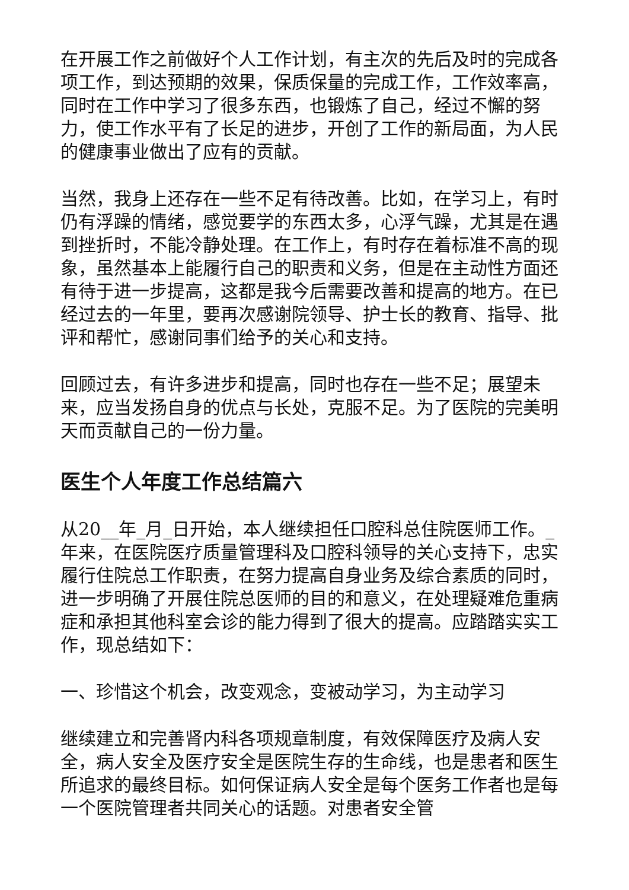在开展工作之前做好个人工作计划，有主次的先后及时的完成各项工作，到达预期的效果，保质保量的完成工作，工作效率高，同时在工作中学习了很多东西，也锻炼了自己，经过不懈的努力，使工作水平有了长足的进步，开创了工作的新局面，为人民的健康事业做出了应有的贡献。
当然，我身上还存在一些不足有待改善。比如，在学习上，有时仍有浮躁的情绪，感觉要学的东西太多，心浮气躁，尤其是在遇到挫折时，不能冷静处理。在工作上，有时存在着标准不高的现象，虽然基本上能履行自己的职责和义务，但是在主动性方面还有待于进一步提高，这都是我今后需要改善和提高的地方。在已经过去的一年里，要再次感谢院领导、护士长的教育、指导、批评和帮忙，感谢同事们给予的关心和支持。
回顾过去，有许多进步和提高，同时也存在一些不足；展望未来，应当发扬自身的优点与长处，克服不足。为了医院的完美明天而贡献自己的一份力量。
医生个人年度工作总结篇六
从20__年_月_日开始，本人继续担任口腔科总住院医师工作。_年来，在医院医疗质量管理科及口腔科领导的关心支持下，忠实履行住院总工作职责，在努力提高自身业务及综合素质的同时，进一步明确了开展住院总医师的目的和意义，在处理疑难危重病症和承担其他科室会诊的能力得到了很大的提高。应踏踏实实工作，现总结如下：
一、珍惜这个机会，改变观念，变被动学习，为主动学习
继续建立和完善肾内科各项规章制度，有效保障医疗及病人安全，病人安全及医疗安全是医院生存的生命线，也是患者和医生所追求的最终目标。如何保证病人安全是每个医务工作者也是每一个医院管理者共同关心的话题。对患者安全管